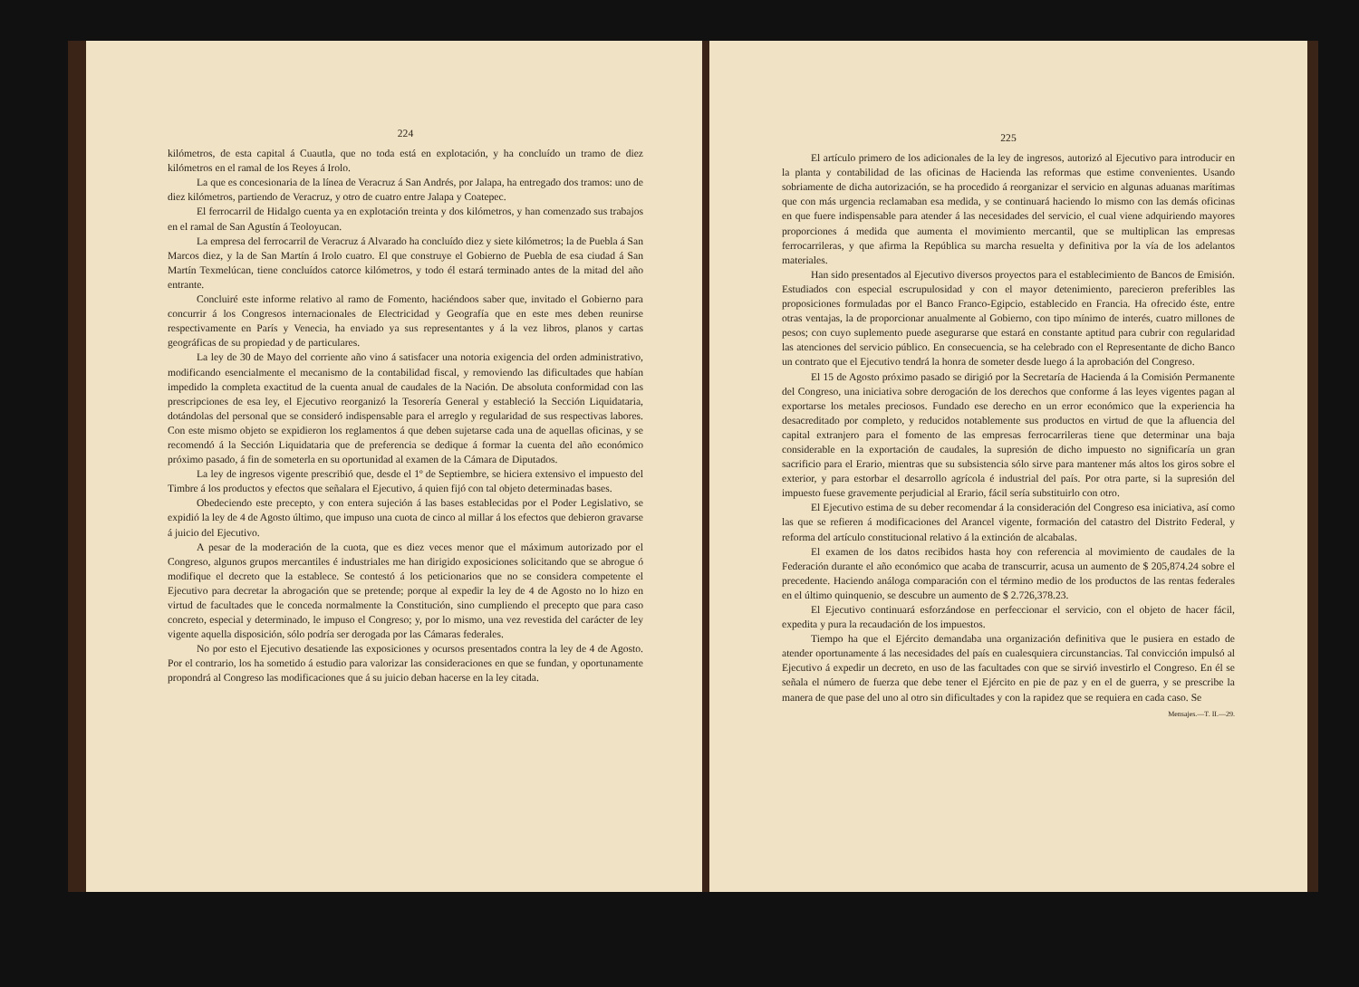224
kilómetros, de esta capital á Cuautla, que no toda está en explotación, y ha concluído un tramo de diez kilómetros en el ramal de los Reyes á Irolo.
La que es concesionaria de la línea de Veracruz á San Andrés, por Jalapa, ha entregado dos tramos: uno de diez kilómetros, partiendo de Veracruz, y otro de cuatro entre Jalapa y Coatepec.
El ferrocarril de Hidalgo cuenta ya en explotación treinta y dos kilómetros, y han comenzado sus trabajos en el ramal de San Agustín á Teoloyucan.
La empresa del ferrocarril de Veracruz á Alvarado ha concluído diez y siete kilómetros; la de Puebla á San Marcos diez, y la de San Martín á Irolo cuatro. El que construye el Gobierno de Puebla de esa ciudad á San Martín Texmelúcan, tiene concluídos catorce kilómetros, y todo él estará terminado antes de la mitad del año entrante.
Concluiré este informe relativo al ramo de Fomento, haciéndoos saber que, invitado el Gobierno para concurrir á los Congresos internacionales de Electricidad y Geografía que en este mes deben reunirse respectivamente en París y Venecia, ha enviado ya sus representantes y á la vez libros, planos y cartas geográficas de su propiedad y de particulares.
La ley de 30 de Mayo del corriente año vino á satisfacer una notoria exigencia del orden administrativo, modificando esencialmente el mecanismo de la contabilidad fiscal, y removiendo las dificultades que habían impedido la completa exactitud de la cuenta anual de caudales de la Nación. De absoluta conformidad con las prescripciones de esa ley, el Ejecutivo reorganizó la Tesorería General y estableció la Sección Liquidataria, dotándolas del personal que se consideró indispensable para el arreglo y regularidad de sus respectivas labores. Con este mismo objeto se expidieron los reglamentos á que deben sujetarse cada una de aquellas oficinas, y se recomendó á la Sección Liquidataria que de preferencia se dedique á formar la cuenta del año económico próximo pasado, á fin de someterla en su oportunidad al examen de la Cámara de Diputados.
La ley de ingresos vigente prescribió que, desde el 1º de Septiembre, se hiciera extensivo el impuesto del Timbre á los productos y efectos que señalara el Ejecutivo, á quien fijó con tal objeto determinadas bases.
Obedeciendo este precepto, y con entera sujeción á las bases establecidas por el Poder Legislativo, se expidió la ley de 4 de Agosto último, que impuso una cuota de cinco al millar á los efectos que debieron gravarse á juicio del Ejecutivo.
A pesar de la moderación de la cuota, que es diez veces menor que el máximum autorizado por el Congreso, algunos grupos mercantiles é industriales me han dirigido exposiciones solicitando que se abrogue ó modifique el decreto que la establece. Se contestó á los peticionarios que no se considera competente el Ejecutivo para decretar la abrogación que se pretende; porque al expedir la ley de 4 de Agosto no lo hizo en virtud de facultades que le conceda normalmente la Constitución, sino cumpliendo el precepto que para caso concreto, especial y determinado, le impuso el Congreso; y, por lo mismo, una vez revestida del carácter de ley vigente aquella disposición, sólo podría ser derogada por las Cámaras federales.
No por esto el Ejecutivo desatiende las exposiciones y ocursos presentados contra la ley de 4 de Agosto. Por el contrario, los ha sometido á estudio para valorizar las consideraciones en que se fundan, y oportunamente propondrá al Congreso las modificaciones que á su juicio deban hacerse en la ley citada.
225
El artículo primero de los adicionales de la ley de ingresos, autorizó al Ejecutivo para introducir en la planta y contabilidad de las oficinas de Hacienda las reformas que estime convenientes. Usando sobriamente de dicha autorización, se ha procedido á reorganizar el servicio en algunas aduanas marítimas que con más urgencia reclamaban esa medida, y se continuará haciendo lo mismo con las demás oficinas en que fuere indispensable para atender á las necesidades del servicio, el cual viene adquiriendo mayores proporciones á medida que aumenta el movimiento mercantil, que se multiplican las empresas ferrocarrileras, y que afirma la República su marcha resuelta y definitiva por la vía de los adelantos materiales.
Han sido presentados al Ejecutivo diversos proyectos para el establecimiento de Bancos de Emisión. Estudiados con especial escrupulosidad y con el mayor detenimiento, parecieron preferibles las proposiciones formuladas por el Banco Franco-Egipcio, establecido en Francia. Ha ofrecido éste, entre otras ventajas, la de proporcionar anualmente al Gobierno, con tipo mínimo de interés, cuatro millones de pesos; con cuyo suplemento puede asegurarse que estará en constante aptitud para cubrir con regularidad las atenciones del servicio público. En consecuencia, se ha celebrado con el Representante de dicho Banco un contrato que el Ejecutivo tendrá la honra de someter desde luego á la aprobación del Congreso.
El 15 de Agosto próximo pasado se dirigió por la Secretaría de Hacienda á la Comisión Permanente del Congreso, una iniciativa sobre derogación de los derechos que conforme á las leyes vigentes pagan al exportarse los metales preciosos. Fundado ese derecho en un error económico que la experiencia ha desacreditado por completo, y reducidos notablemente sus productos en virtud de que la afluencia del capital extranjero para el fomento de las empresas ferrocarrileras tiene que determinar una baja considerable en la exportación de caudales, la supresión de dicho impuesto no significaría un gran sacrificio para el Erario, mientras que su subsistencia sólo sirve para mantener más altos los giros sobre el exterior, y para estorbar el desarrollo agrícola é industrial del país. Por otra parte, si la supresión del impuesto fuese gravemente perjudicial al Erario, fácil sería substituirlo con otro.
El Ejecutivo estima de su deber recomendar á la consideración del Congreso esa iniciativa, así como las que se refieren á modificaciones del Arancel vigente, formación del catastro del Distrito Federal, y reforma del artículo constitucional relativo á la extinción de alcabalas.
El examen de los datos recibidos hasta hoy con referencia al movimiento de caudales de la Federación durante el año económico que acaba de transcurrir, acusa un aumento de $ 205,874.24 sobre el precedente. Haciendo análoga comparación con el término medio de los productos de las rentas federales en el último quinquenio, se descubre un aumento de $ 2.726,378.23.
El Ejecutivo continuará esforzándose en perfeccionar el servicio, con el objeto de hacer fácil, expedita y pura la recaudación de los impuestos.
Tiempo ha que el Ejército demandaba una organización definitiva que le pusiera en estado de atender oportunamente á las necesidades del país en cualesquiera circunstancias. Tal convicción impulsó al Ejecutivo á expedir un decreto, en uso de las facultades con que se sirvió investirlo el Congreso. En él se señala el número de fuerza que debe tener el Ejército en pie de paz y en el de guerra, y se prescribe la manera de que pase del uno al otro sin dificultades y con la rapidez que se requiera en cada caso. Se
Mensajes.—T. II.—29.